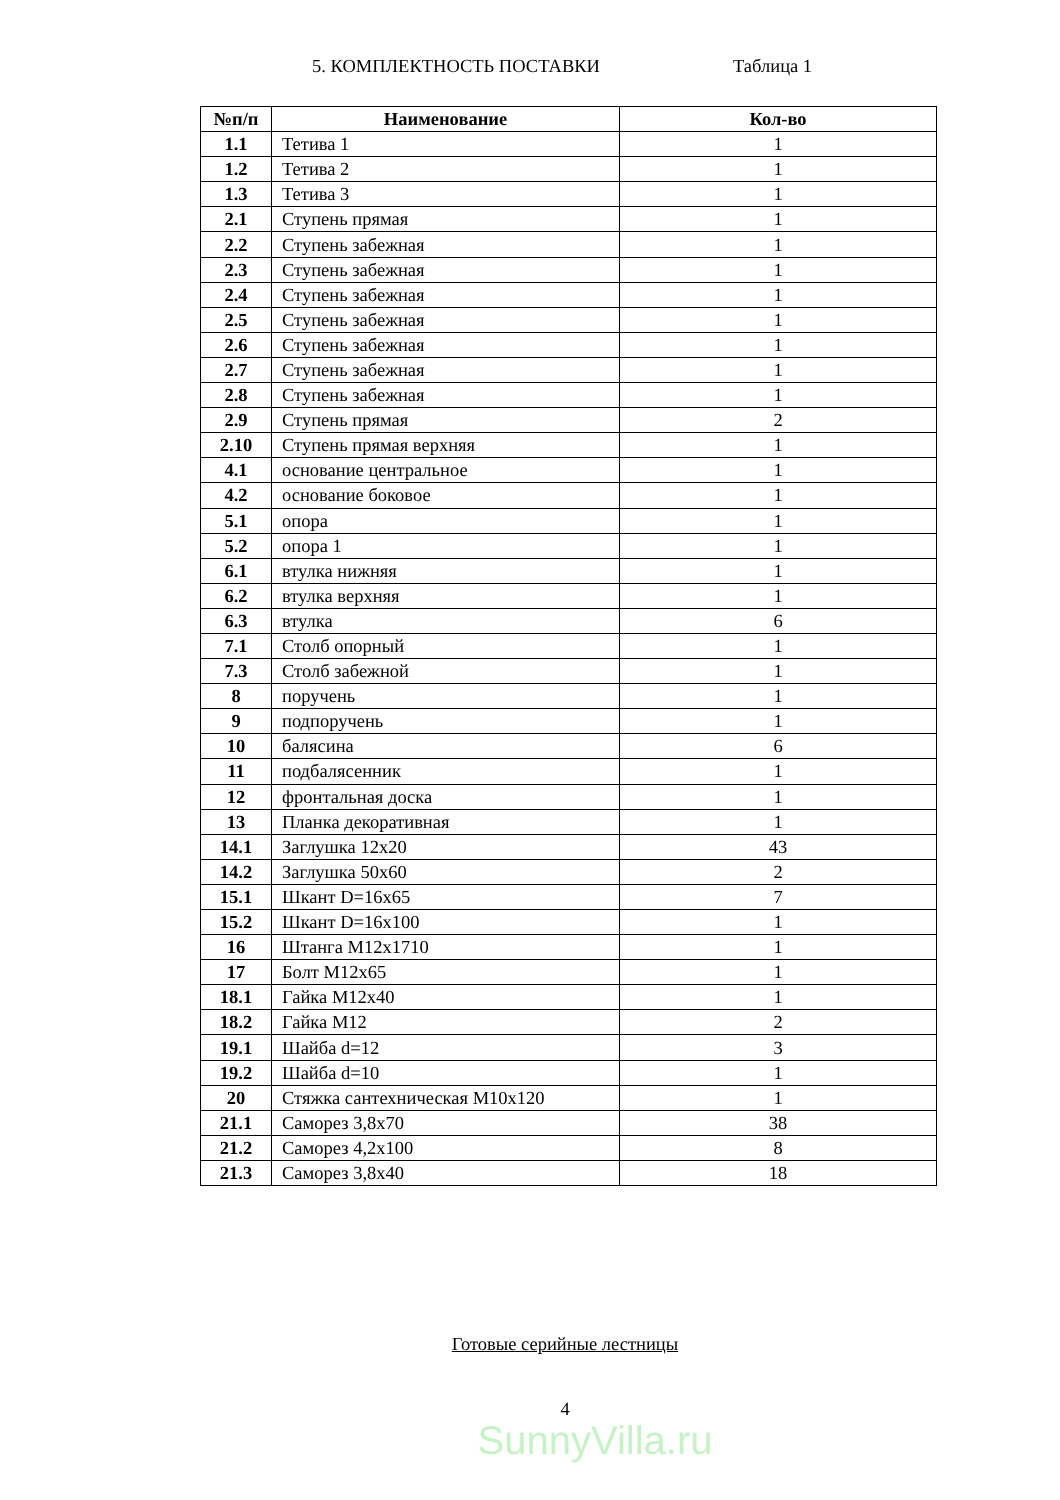5. КОМПЛЕКТНОСТЬ ПОСТАВКИ Таблица 1
| №п/п | Наименование | Кол-во |
| --- | --- | --- |
| 1.1 | Тетива 1 | 1 |
| 1.2 | Тетива 2 | 1 |
| 1.3 | Тетива 3 | 1 |
| 2.1 | Ступень прямая | 1 |
| 2.2 | Ступень забежная | 1 |
| 2.3 | Ступень забежная | 1 |
| 2.4 | Ступень забежная | 1 |
| 2.5 | Ступень забежная | 1 |
| 2.6 | Ступень забежная | 1 |
| 2.7 | Ступень забежная | 1 |
| 2.8 | Ступень забежная | 1 |
| 2.9 | Ступень прямая | 2 |
| 2.10 | Ступень прямая верхняя | 1 |
| 4.1 | основание центральное | 1 |
| 4.2 | основание боковое | 1 |
| 5.1 | опора | 1 |
| 5.2 | опора 1 | 1 |
| 6.1 | втулка нижняя | 1 |
| 6.2 | втулка верхняя | 1 |
| 6.3 | втулка | 6 |
| 7.1 | Столб опорный | 1 |
| 7.3 | Столб забежной | 1 |
| 8 | поручень | 1 |
| 9 | подпоручень | 1 |
| 10 | балясина | 6 |
| 11 | подбалясенник | 1 |
| 12 | фронтальная доска | 1 |
| 13 | Планка декоративная | 1 |
| 14.1 | Заглушка 12х20 | 43 |
| 14.2 | Заглушка 50х60 | 2 |
| 15.1 | Шкант D=16х65 | 7 |
| 15.2 | Шкант D=16х100 | 1 |
| 16 | Штанга М12х1710 | 1 |
| 17 | Болт М12х65 | 1 |
| 18.1 | Гайка М12х40 | 1 |
| 18.2 | Гайка М12 | 2 |
| 19.1 | Шайба d=12 | 3 |
| 19.2 | Шайба d=10 | 1 |
| 20 | Стяжка сантехническая М10х120 | 1 |
| 21.1 | Саморез 3,8х70 | 38 |
| 21.2 | Саморез 4,2х100 | 8 |
| 21.3 | Саморез 3,8х40 | 18 |
Готовые серийные лестницы
4
SunnyVilla.ru